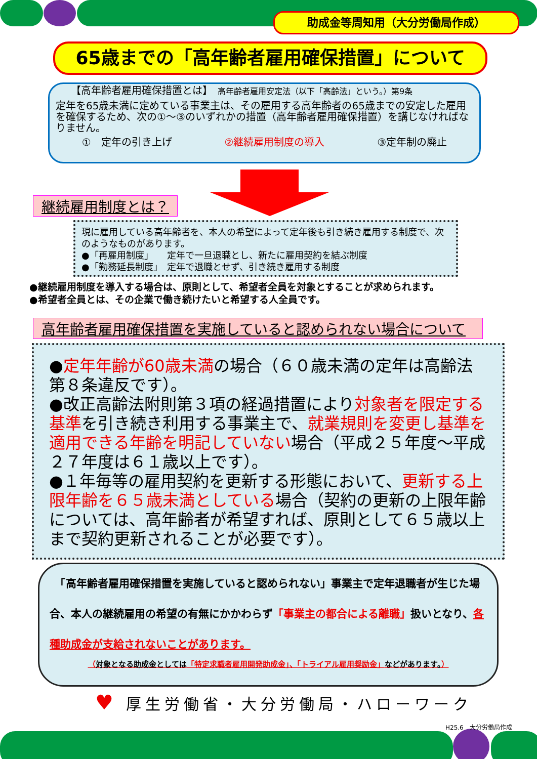助成金等周知用（大分労働局作成）
65歳までの「高年齢者雇用確保措置」について
【高年齢者雇用確保措置とは】　高年齢者雇用安定法（以下「高齢法」という。）第9条
定年を65歳未満に定めている事業主は、その雇用する高年齢者の65歳までの安定した雇用を確保するため、次の①～③のいずれかの措置（高年齢者雇用確保措置）を講じなければなりません。
①　定年の引き上げ ②継続雇用制度の導入 ③定年制の廃止
継続雇用制度とは？
現に雇用している高年齢者を、本人の希望によって定年後も引き続き雇用する制度で、次のようなものがあります。
●「再雇用制度」　　定年で一旦退職とし、新たに雇用契約を結ぶ制度
●「勤務延長制度」　定年で退職とせず、引き続き雇用する制度
●継続雇用制度を導入する場合は、原則として、希望者全員を対象とすることが求められます。
●希望者全員とは、その企業で働き続けたいと希望する人全員です。
高年齢者雇用確保措置を実施していると認められない場合について
●定年年齢が60歳未満の場合（６０歳未満の定年は高齢法第８条違反です）。
●改正高齢法附則第３項の経過措置により対象者を限定する基準を引き続き利用する事業主で、就業規則を変更し基準を適用できる年齢を明記していない場合（平成２５年度～平成２７年度は６１歳以上です）。
●１年毎等の雇用契約を更新する形態において、更新する上限年齢を６５歳未満としている場合（契約の更新の上限年齢については、高年齢者が希望すれば、原則として６５歳以上まで契約更新されることが必要です）。
　「高年齢者雇用確保措置を実施していると認められない」事業主で定年退職者が生じた場合、本人の継続雇用の希望の有無にかかわらず「事業主の都合による離職」扱いとなり、各種助成金が支給されないことがあります。
（対象となる助成金としては「特定求職者雇用開発助成金」、「トライアル雇用奨励金」などがあります。）
♥ 厚生労働省・大分労働局・ハローワーク
H25.6　大分労働局作成